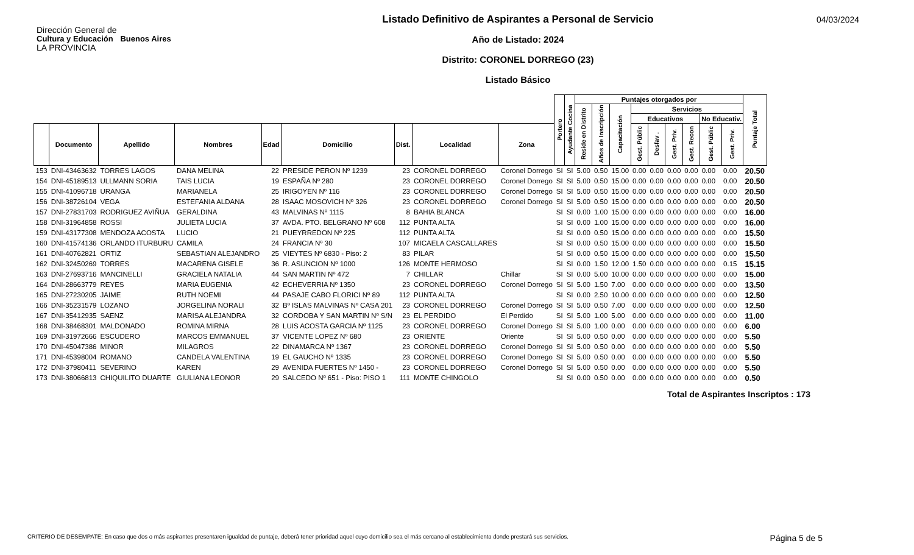Dirección General de
Cultura y Educación Buenos Aires
LA PROVINCIA
Listado Definitivo de Aspirantes a Personal de Servicio
Año de Listado: 2024
Distrito: CORONEL DORREGO (23)
Listado Básico
04/03/2024
| | | | | | | | | | Portero | Ayudante Cocina | Puntajes otorgados por | | | | | | | | | Puntaje Total |
| --- | --- | --- | --- | --- | --- | --- | --- | --- | --- | --- | --- | --- | --- | --- | --- | --- | --- | --- | --- | --- |
| | | | | | | | | | | | Reside en Distrito | Años de Inscripción | Capacitación | Servicios | | | | | | |
| | | | | | | | | | | | | | | Educativos | | | | No Educativ. | | |
| | Documento | Apellido | Nombres | Edad | Domicilio | Dist. | Localidad | Zona | | | | | | Gest. Públic | Desfav . | Gest. Priv. | Gest. Recon | Gest. Públic | Gest. Priv. | |
| 153 | DNI-43463632 | TORRES LAGOS | DANA MELINA | 22 | PRESIDE PERON Nº 1239 | 23 | CORONEL DORREGO | Coronel Dorrego | SI | SI | 5.00 | 0.50 | 15.00 | 0.00 | 0.00 | 0.00 | 0.00 | 0.00 | 0.00 | 20.50 |
| 154 | DNI-45189513 | ULLMANN SORIA | TAIS LUCIA | 19 | ESPAÑA Nº 280 | 23 | CORONEL DORREGO | Coronel Dorrego | SI | SI | 5.00 | 0.50 | 15.00 | 0.00 | 0.00 | 0.00 | 0.00 | 0.00 | 0.00 | 20.50 |
| 155 | DNI-41096718 | URANGA | MARIANELA | 25 | IRIGOYEN Nº 116 | 23 | CORONEL DORREGO | Coronel Dorrego | SI | SI | 5.00 | 0.50 | 15.00 | 0.00 | 0.00 | 0.00 | 0.00 | 0.00 | 0.00 | 20.50 |
| 156 | DNI-38726104 | VEGA | ESTEFANIA ALDANA | 28 | ISAAC MOSOVICH Nº 326 | 23 | CORONEL DORREGO | Coronel Dorrego | SI | SI | 5.00 | 0.50 | 15.00 | 0.00 | 0.00 | 0.00 | 0.00 | 0.00 | 0.00 | 20.50 |
| 157 | DNI-27831703 | RODRIGUEZ AVIÑUA | GERALDINA | 43 | MALVINAS Nº 1115 | 8 | BAHIA BLANCA | | SI | SI | 0.00 | 1.00 | 15.00 | 0.00 | 0.00 | 0.00 | 0.00 | 0.00 | 0.00 | 16.00 |
| 158 | DNI-31964858 | ROSSI | JULIETA LUCIA | 37 | AVDA. PTO. BELGRANO Nº 608 | 112 | PUNTA ALTA | | SI | SI | 0.00 | 1.00 | 15.00 | 0.00 | 0.00 | 0.00 | 0.00 | 0.00 | 0.00 | 16.00 |
| 159 | DNI-43177308 | MENDOZA ACOSTA | LUCIO | 21 | PUEYRREDON Nº 225 | 112 | PUNTA ALTA | | SI | SI | 0.00 | 0.50 | 15.00 | 0.00 | 0.00 | 0.00 | 0.00 | 0.00 | 0.00 | 15.50 |
| 160 | DNI-41574136 | ORLANDO ITURBURU | CAMILA | 24 | FRANCIA Nº 30 | 107 | MICAELA CASCALLARES | | SI | SI | 0.00 | 0.50 | 15.00 | 0.00 | 0.00 | 0.00 | 0.00 | 0.00 | 0.00 | 15.50 |
| 161 | DNI-40762821 | ORTIZ | SEBASTIAN ALEJANDRO | 25 | VIEYTES Nº 6830 - Piso: 2 | 83 | PILAR | | SI | SI | 0.00 | 0.50 | 15.00 | 0.00 | 0.00 | 0.00 | 0.00 | 0.00 | 0.00 | 15.50 |
| 162 | DNI-32450269 | TORRES | MACARENA GISELE | 36 | R. ASUNCION Nº 1000 | 126 | MONTE HERMOSO | | SI | SI | 0.00 | 1.50 | 12.00 | 1.50 | 0.00 | 0.00 | 0.00 | 0.00 | 0.15 | 15.15 |
| 163 | DNI-27693716 | MANCINELLI | GRACIELA NATALIA | 44 | SAN MARTIN Nº 472 | 7 | CHILLAR | Chillar | SI | SI | 0.00 | 5.00 | 10.00 | 0.00 | 0.00 | 0.00 | 0.00 | 0.00 | 0.00 | 15.00 |
| 164 | DNI-28663779 | REYES | MARIA EUGENIA | 42 | ECHEVERRIA Nº 1350 | 23 | CORONEL DORREGO | Coronel Dorrego | SI | SI | 5.00 | 1.50 | 7.00 | 0.00 | 0.00 | 0.00 | 0.00 | 0.00 | 0.00 | 13.50 |
| 165 | DNI-27230205 | JAIME | RUTH NOEMI | 44 | PASAJE CABO FLORICI Nº 89 | 112 | PUNTA ALTA | | SI | SI | 0.00 | 2.50 | 10.00 | 0.00 | 0.00 | 0.00 | 0.00 | 0.00 | 0.00 | 12.50 |
| 166 | DNI-35231579 | LOZANO | JORGELINA NORALI | 32 | Bº ISLAS MALVINAS Nº CASA 201 | 23 | CORONEL DORREGO | Coronel Dorrego | SI | SI | 5.00 | 0.50 | 7.00 | 0.00 | 0.00 | 0.00 | 0.00 | 0.00 | 0.00 | 12.50 |
| 167 | DNI-35412935 | SAENZ | MARISA ALEJANDRA | 32 | CORDOBA Y SAN MARTIN Nº S/N | 23 | EL PERDIDO | El Perdido | SI | SI | 5.00 | 1.00 | 5.00 | 0.00 | 0.00 | 0.00 | 0.00 | 0.00 | 0.00 | 11.00 |
| 168 | DNI-38468301 | MALDONADO | ROMINA MIRNA | 28 | LUIS ACOSTA GARCIA Nº 1125 | 23 | CORONEL DORREGO | Coronel Dorrego | SI | SI | 5.00 | 1.00 | 0.00 | 0.00 | 0.00 | 0.00 | 0.00 | 0.00 | 0.00 | 6.00 |
| 169 | DNI-31972666 | ESCUDERO | MARCOS EMMANUEL | 37 | VICENTE LOPEZ Nº 680 | 23 | ORIENTE | Oriente | SI | SI | 5.00 | 0.50 | 0.00 | 0.00 | 0.00 | 0.00 | 0.00 | 0.00 | 0.00 | 5.50 |
| 170 | DNI-45047386 | MINOR | MILAGROS | 22 | DINAMARCA Nº 1367 | 23 | CORONEL DORREGO | Coronel Dorrego | SI | SI | 5.00 | 0.50 | 0.00 | 0.00 | 0.00 | 0.00 | 0.00 | 0.00 | 0.00 | 5.50 |
| 171 | DNI-45398004 | ROMANO | CANDELA VALENTINA | 19 | EL GAUCHO Nº 1335 | 23 | CORONEL DORREGO | Coronel Dorrego | SI | SI | 5.00 | 0.50 | 0.00 | 0.00 | 0.00 | 0.00 | 0.00 | 0.00 | 0.00 | 5.50 |
| 172 | DNI-37980411 | SEVERINO | KAREN | 29 | AVENIDA FUERTES Nº 1450 - | 23 | CORONEL DORREGO | Coronel Dorrego | SI | SI | 5.00 | 0.50 | 0.00 | 0.00 | 0.00 | 0.00 | 0.00 | 0.00 | 0.00 | 5.50 |
| 173 | DNI-38066813 | CHIQUILITO DUARTE | GIULIANA LEONOR | 29 | SALCEDO Nº 651 - Piso: PISO 1 | 111 | MONTE CHINGOLO | | SI | SI | 0.00 | 0.50 | 0.00 | 0.00 | 0.00 | 0.00 | 0.00 | 0.00 | 0.00 | 0.50 |
Total de Aspirantes Inscriptos : 173
CRITERIO DE DESEMPATE: En caso que dos o más aspirantes presentaren igualdad de puntaje, deberá tener prioridad aquel cuyo domicilio sea el más cercano al establecimiento donde prestará sus servicios. Página 5 de 5